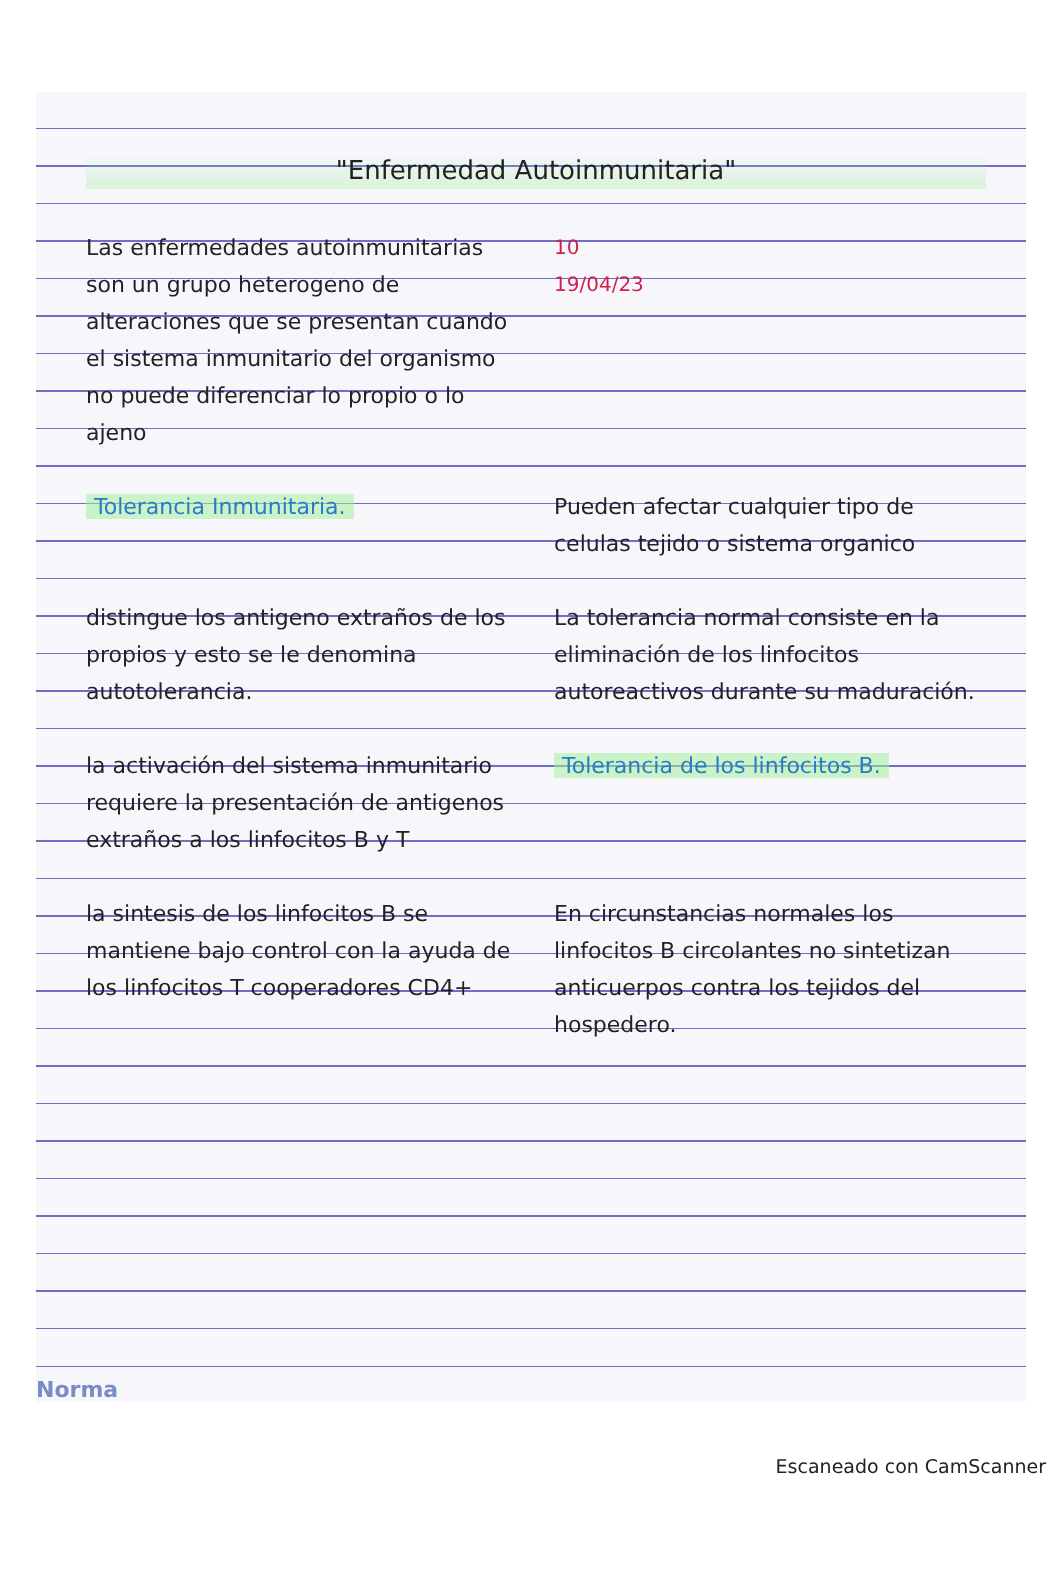"Enfermedad Autoinmunitaria"
Las enfermedades autoinmunitarias son un grupo heterogeno de alteraciones que se presentan cuando el sistema inmunitario del organismo no puede diferenciar lo propio o lo ajeno
10
19/04/23
Tolerancia Inmunitaria. Pueden afectar cualquier tipo de celulas tejido o sistema organico
distingue los antigeno extraños de los propios y esto se le denomina autotolerancia.
La tolerancia normal consiste en la eliminación de los linfocitos autoreactivos durante su maduración.
la activación del sistema inmunitario requiere la presentación de antigenos extraños a los linfocitos B y T
Tolerancia de los linfocitos B.
la sintesis de los linfocitos B se mantiene bajo control con la ayuda de los linfocitos T cooperadores CD4+
En circunstancias normales los linfocitos B circolantes no sintetizan anticuerpos contra los tejidos del hospedero.
Norma
Escaneado con CamScanner